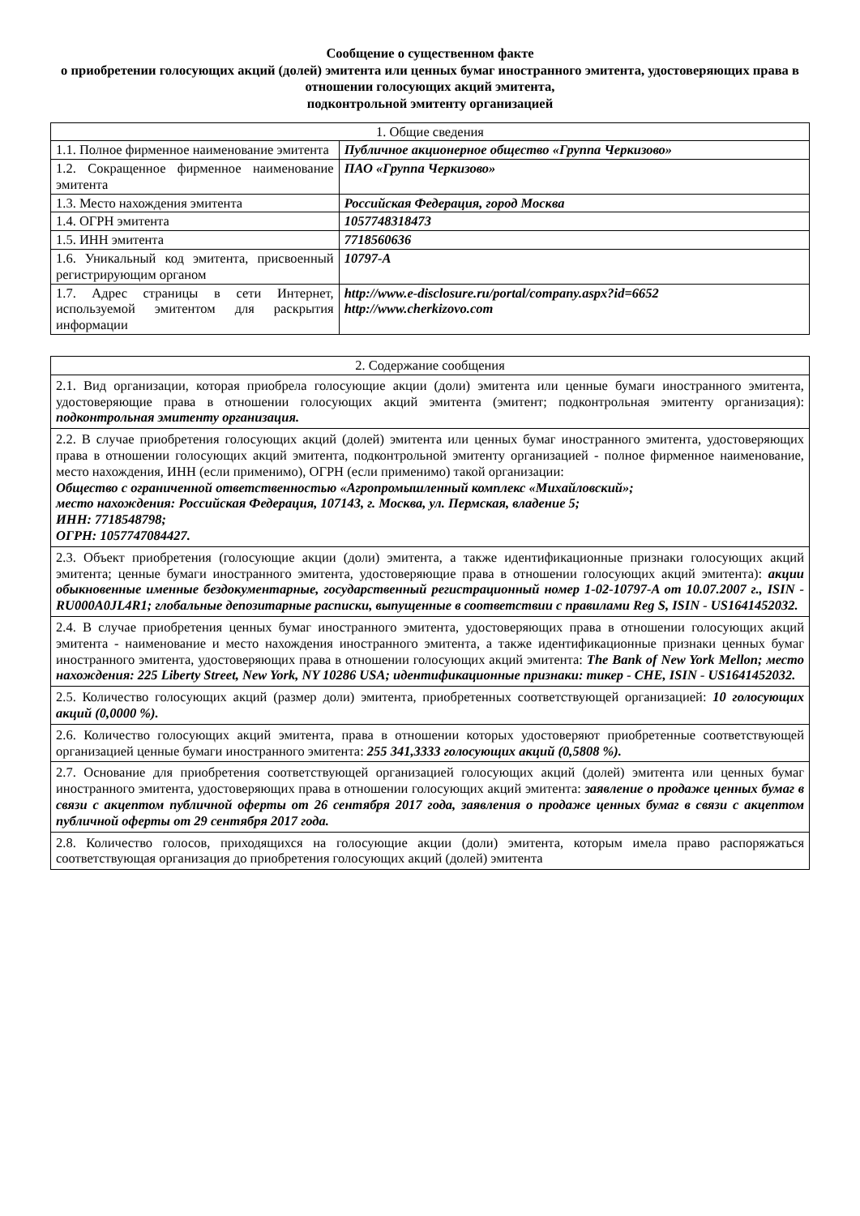Сообщение о существенном факте
о приобретении голосующих акций (долей) эмитента или ценных бумаг иностранного эмитента, удостоверяющих права в отношении голосующих акций эмитента,
подконтрольной эмитенту организацией
| 1. Общие сведения | |
| --- | --- |
| 1.1. Полное фирменное наименование эмитента | Публичное акционерное общество «Группа Черкизово» |
| 1.2. Сокращенное фирменное наименование эмитента | ПАО «Группа Черкизово» |
| 1.3. Место нахождения эмитента | Российская Федерация, город Москва |
| 1.4. ОГРН эмитента | 1057748318473 |
| 1.5. ИНН эмитента | 7718560636 |
| 1.6. Уникальный код эмитента, присвоенный регистрирующим органом | 10797-A |
| 1.7. Адрес страницы в сети Интернет, используемой эмитентом для раскрытия информации | http://www.e-disclosure.ru/portal/company.aspx?id=6652 http://www.cherkizovo.com |
| 2. Содержание сообщения |
| --- |
| 2.1. Вид организации, которая приобрела голосующие акции (доли) эмитента или ценные бумаги иностранного эмитента, удостоверяющие права в отношении голосующих акций эмитента (эмитент; подконтрольная эмитенту организация): подконтрольная эмитенту организация. |
| 2.2. В случае приобретения голосующих акций (долей) эмитента или ценных бумаг иностранного эмитента, удостоверяющих права в отношении голосующих акций эмитента, подконтрольной эмитенту организацией - полное фирменное наименование, место нахождения, ИНН (если применимо), ОГРН (если применимо) такой организации: Общество с ограниченной ответственностью «Агропромышленный комплекс «Михайловский»; место нахождения: Российская Федерация, 107143, г. Москва, ул. Пермская, владение 5; ИНН: 7718548798; ОГРН: 1057747084427. |
| 2.3. Объект приобретения (голосующие акции (доли) эмитента, а также идентификационные признаки голосующих акций эмитента; ценные бумаги иностранного эмитента, удостоверяющие права в отношении голосующих акций эмитента): акции обыкновенные именные бездокументарные, государственный регистрационный номер 1-02-10797-A от 10.07.2007 г., ISIN - RU000A0JL4R1; глобальные депозитарные расписки, выпущенные в соответствии с правилами Reg S, ISIN - US1641452032. |
| 2.4. В случае приобретения ценных бумаг иностранного эмитента, удостоверяющих права в отношении голосующих акций эмитента - наименование и место нахождения иностранного эмитента, а также идентификационные признаки ценных бумаг иностранного эмитента, удостоверяющих права в отношении голосующих акций эмитента: The Bank of New York Mellon; место нахождения: 225 Liberty Street, New York, NY 10286 USA; идентификационные признаки: тикер - CHE, ISIN - US1641452032. |
| 2.5. Количество голосующих акций (размер доли) эмитента, приобретенных соответствующей организацией: 10 голосующих акций (0,0000 %). |
| 2.6. Количество голосующих акций эмитента, права в отношении которых удостоверяют приобретенные соответствующей организацией ценные бумаги иностранного эмитента: 255 341,3333 голосующих акций (0,5808 %). |
| 2.7. Основание для приобретения соответствующей организацией голосующих акций (долей) эмитента или ценных бумаг иностранного эмитента, удостоверяющих права в отношении голосующих акций эмитента: заявление о продаже ценных бумаг в связи с акцептом публичной оферты от 26 сентября 2017 года, заявления о продаже ценных бумаг в связи с акцептом публичной оферты от 29 сентября 2017 года. |
| 2.8. Количество голосов, приходящихся на голосующие акции (доли) эмитента, которым имела право распоряжаться соответствующая организация до приобретения голосующих акций (долей) эмитента |